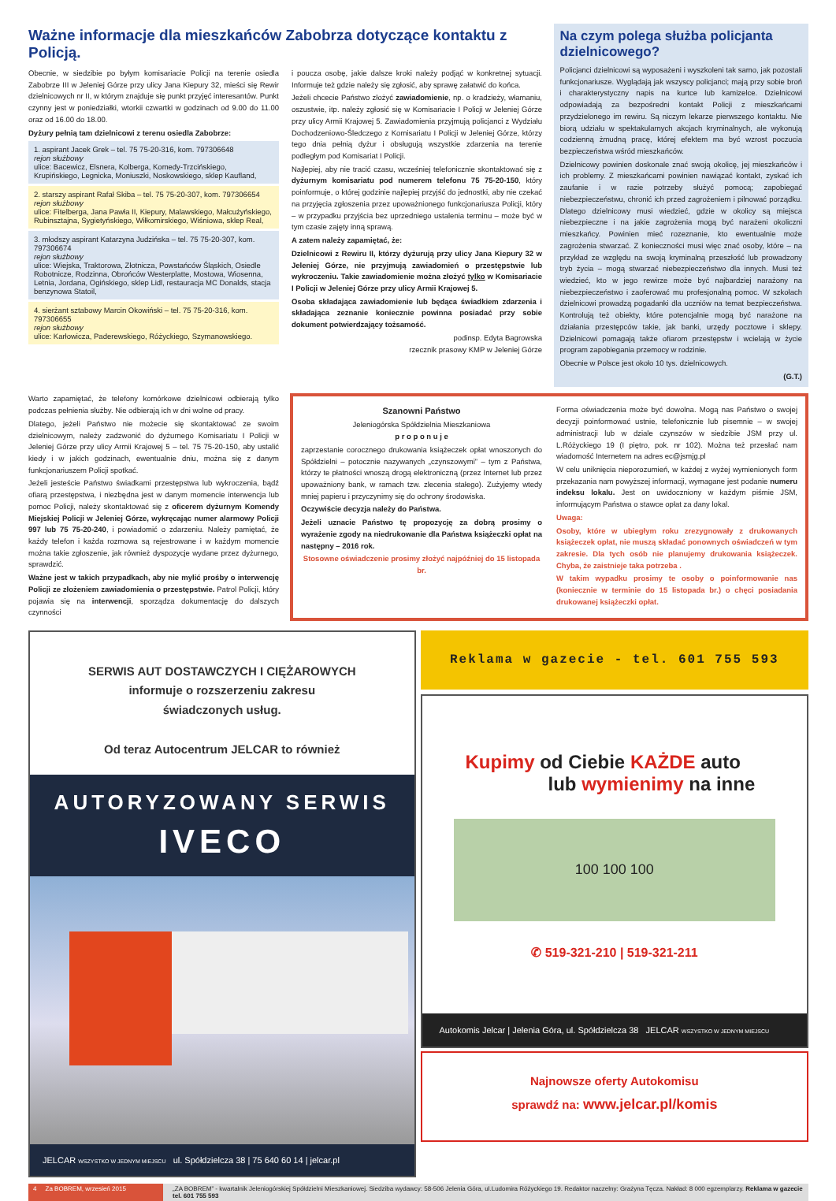Ważne informacje dla mieszkańców Zabobrza dotyczące kontaktu z Policją.
Obecnie, w siedzibie po byłym komisariacie Policji na terenie osiedla Zabobrze III w Jeleniej Górze przy ulicy Jana Kiepury 32, mieści się Rewir dzielnicowych nr II, w którym znajduje się punkt przyjęć interesantów. Punkt czynny jest w poniedziałki, wtorkii czwartki w godzinach od 9.00 do 11.00 oraz od 16.00 do 18.00.
Dyżury pełnią tam dzielnicowi z terenu osiedla Zabobrze:
1. aspirant Jacek Grek – tel. 75 75-20-316, kom. 797306648
rejon służbowy
ulice: Bacewicz, Elsnera, Kolberga, Komedy-Trzcińskiego, Krupińskiego, Legnicka, Moniuszki, Noskowskiego, sklep Kaufland,
2. starszy aspirant Rafał Skiba – tel. 75 75-20-307, kom. 797306654
rejon służbowy
ulice: Fitelberga, Jana Pawła II, Kiepury, Malawskiego, Małcużyńskiego, Rubinsztajna, Sygietyńskiego, Wiłkomirskiego, Wiśniowa, sklep Real,
3. młodszy aspirant Katarzyna Judzińska – tel. 75 75-20-307, kom. 797306674
rejon służbowy
ulice: Wiejska, Traktorowa, Złotnicza, Powstańców Śląskich, Osiedle Robotnicze, Rodzinna, Obrońców Westerplatte, Mostowa, Wiosenna, Letnia, Jordana, Ogińskiego, sklep Lidl, restauracja MC Donalds, stacja benzynowa Statoil,
4. sierżant sztabowy Marcin Okowiński – tel. 75 75-20-316, kom. 797306655
rejon służbowy
ulice: Karłowicza, Paderewskiego, Różyckiego, Szymanowskiego.
i poucza osobę, jakie dalsze kroki należy podjąć w konkretnej sytuacji. Informuje też gdzie należy się zgłosić, aby sprawę załatwić do końca.
Jeżeli chcecie Państwo złożyć zawiadomienie, np. o kradzieży, włamaniu, oszustwie, itp. należy zgłosić się w Komisariacie I Policji w Jeleniej Górze przy ulicy Armii Krajowej 5. Zawiadomienia przyjmują policjanci z Wydziału Dochodzeniowo-Śledczego z Komisariatu I Policji w Jeleniej Górze, którzy tego dnia pełnią dyżur i obsługują wszystkie zdarzenia na terenie podległym pod Komisariat I Policji.
Najlepiej, aby nie tracić czasu, wcześniej telefonicznie skontaktować się z dyżurnym komisariatu pod numerem telefonu 75 75-20-150, który poinformuje, o której godzinie najlepiej przyjść do jednostki, aby nie czekać na przyjęcia zgłoszenia przez upoważnionego funkcjonariusza Policji, który – w przypadku przyjścia bez uprzedniego ustalenia terminu – może być w tym czasie zajęty inną sprawą.
A zatem należy zapamiętać, że:
Dzielnicowi z Rewiru II, którzy dyżurują przy ulicy Jana Kiepury 32 w Jeleniej Górze, nie przyjmują zawiadomień o przestępstwie lub wykroczeniu. Takie zawiadomienie można złożyć tylko w Komisariacie I Policji w Jeleniej Górze przy ulicy Armii Krajowej 5.
Osoba składająca zawiadomienie lub będąca świadkiem zdarzenia i składająca zeznanie koniecznie powinna posiadać przy sobie dokument potwierdzający tożsamość.
podinsp. Edyta Bagrowska
rzecznik prasowy KMP w Jeleniej Górze
Na czym polega służba policjanta dzielnicowego?
Policjanci dzielnicowi są wyposażeni i wyszkoleni tak samo, jak pozostali funkcjonariusze. Wyglądają jak wszyscy policjanci; mają przy sobie broń i charakterystyczny napis na kurtce lub kamizelce. Dzielnicowi odpowiadają za bezpośredni kontakt Policji z mieszkańcami przydzielonego im rewiru. Są niczym lekarze pierwszego kontaktu. Nie biorą udziału w spektakularnych akcjach kryminalnych, ale wykonują codzienną żmudną pracę, której efektem ma być wzrost poczucia bezpieczeństwa wśród mieszkańców.
Dzielnicowy powinien doskonale znać swoją okolicę, jej mieszkańców i ich problemy. Z mieszkańcami powinien nawiązać kontakt, zyskać ich zaufanie i w razie potrzeby służyć pomocą; zapobiegać niebezpieczeństwu, chronić ich przed zagrożeniem i pilnować porządku. Dlatego dzielnicowy musi wiedzieć, gdzie w okolicy są miejsca niebezpieczne i na jakie zagrożenia mogą być narażeni okoliczni mieszkańcy. Powinien mieć rozeznanie, kto ewentualnie może zagrożenia stwarzać. Z konieczności musi więc znać osoby, które – na przykład ze względu na swoją kryminalną przeszłość lub prowadzony tryb życia – mogą stwarzać niebezpieczeństwo dla innych. Musi też wiedzieć, kto w jego rewirze może być najbardziej narażony na niebezpieczeństwo i zaoferować mu profesjonalną pomoc. W szkołach dzielnicowi prowadzą pogadanki dla uczniów na temat bezpieczeństwa. Kontrolują też obiekty, które potencjalnie mogą być narażone na działania przestępców takie, jak banki, urzędy pocztowe i sklepy. Dzielnicowi pomagają także ofiarom przestępstw i wcielają w życie program zapobiegania przemocy w rodzinie.
Obecnie w Polsce jest około 10 tys. dzielnicowych.
(G.T.)
Warto zapamiętać, że telefony komórkowe dzielnicowi odbierają tylko podczas pełnienia służby. Nie odbierają ich w dni wolne od pracy.
Dlatego, jeżeli Państwo nie możecie się skontaktować ze swoim dzielnicowym, należy zadzwonić do dyżurnego Komisariatu I Policji w Jeleniej Górze przy ulicy Armii Krajowej 5 – tel. 75 75-20-150, aby ustalić kiedy i w jakich godzinach, ewentualnie dniu, można się z danym funkcjonariuszem Policji spotkać.
Jeżeli jesteście Państwo świadkami przestępstwa lub wykroczenia, bądź ofiarą przestępstwa, i niezbędna jest w danym momencie interwencja lub pomoc Policji, należy skontaktować się z oficerem dyżurnym Komendy Miejskiej Policji w Jeleniej Górze, wykręcając numer alarmowy Policji 997 lub 75 75-20-240, i powiadomić o zdarzeniu. Należy pamiętać, że każdy telefon i każda rozmowa są rejestrowane i w każdym momencie można takie zgłoszenie, jak również dyspozycje wydane przez dyżurnego, sprawdzić.
Ważne jest w takich przypadkach, aby nie mylić prośby o interwencję Policji ze złożeniem zawiadomienia o przestępstwie. Patrol Policji, który pojawia się na interwencji, sporządza dokumentację do dalszych czynności
Szanowni Państwo
Jeleniogórska Spółdzielnia Mieszkaniowa
p r o p o n u j e
zaprzestanie corocznego drukowania książeczek opłat wnoszonych do Spółdzielni – potocznie nazywanych „czynszowymi” – tym z Państwa, którzy te płatności wnoszą drogą elektroniczną (przez Internet lub przez upoważniony bank, w ramach tzw. zlecenia stałego). Zużyjemy wtedy mniej papieru i przyczynimy się do ochrony środowiska.
Oczywiście decyzja należy do Państwa.
Jeżeli uznacie Państwo tę propozycję za dobrą prosimy o wyrażenie zgody na niedrukowanie dla Państwa książeczki opłat na następny – 2016 rok.
Stosowne oświadczenie prosimy złożyć najpóźniej do 15 listopada br.
Forma oświadczenia może być dowolna. Mogą nas Państwo o swojej decyzji poinformować ustnie, telefonicznie lub pisemnie – w swojej administracji lub w dziale czynszów w siedzibie JSM przy ul. L.Różyckiego 19 (I piętro, pok. nr 102). Można też przesłać nam wiadomość Internetem na adres ec@jsmjg.pl
W celu uniknięcia nieporozumień, w każdej z wyżej wymienionych form przekazania nam powyższej informacji, wymagane jest podanie numeru indeksu lokalu. Jest on uwidoczniony w każdym piśmie JSM, informującym Państwa o stawce opłat za dany lokal.
Uwaga:
Osoby, które w ubiegłym roku zrezygnowały z drukowanych książeczek opłat, nie muszą składać ponownych oświadczeń w tym zakresie. Dla tych osób nie planujemy drukowania książeczek. Chyba, że zaistnieje taka potrzeba .
W takim wypadku prosimy te osoby o poinformowanie nas (koniecznie w terminie do 15 listopada br.) o chęci posiadania drukowanej książeczki opłat.
SERWIS AUT DOSTAWCZYCH I CIĘŻAROWYCH
informuje o rozszerzeniu zakresu
świadczonych usług.
Od teraz Autocentrum JELCAR to również
AUTORYZOWANY SERWIS
IVECO
JELCAR WSZYSTKO W JEDNYM MIEJSCU ul. Spółdzielcza 38 | 75 640 60 14 | jelcar.pl
Reklama w gazecie - tel. 601 755 593
Kupimy od Ciebie KAŻDE auto
lub wymienimy na inne
100 100 100
✆ 519-321-210 | 519-321-211
Autokomis Jelcar | Jelenia Góra, ul. Spółdzielcza 38 JELCAR WSZYSTKO W JEDNYM MIEJSCU
Najnowsze oferty Autokomisu
sprawdź na: www.jelcar.pl/komis
4 Za BOBREM, wrzesień 2015 „ZA BOBREM” - kwartalnik Jeleniogórskiej Spółdzielni Mieszkaniowej. Siedziba wydawcy: 58-506 Jelenia Góra, ul.Ludomira Różyckiego 19. Redaktor naczelny: Grażyna Tęcza. Nakład: 8 000 egzemplarzy. Reklama w gazecie tel. 601 755 593